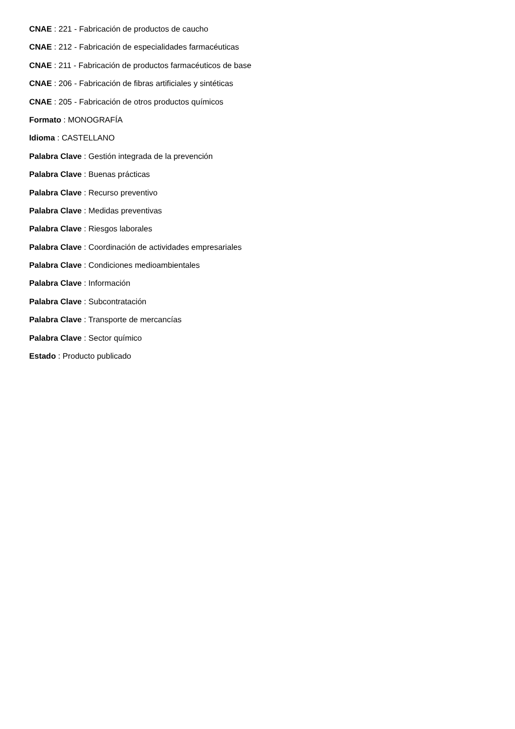CNAE : 221 - Fabricación de productos de caucho
CNAE : 212 - Fabricación de especialidades farmacéuticas
CNAE : 211 - Fabricación de productos farmacéuticos de base
CNAE : 206 - Fabricación de fibras artificiales y sintéticas
CNAE : 205 - Fabricación de otros productos químicos
Formato : MONOGRAFÍA
Idioma : CASTELLANO
Palabra Clave : Gestión integrada de la prevención
Palabra Clave : Buenas prácticas
Palabra Clave : Recurso preventivo
Palabra Clave : Medidas preventivas
Palabra Clave : Riesgos laborales
Palabra Clave : Coordinación de actividades empresariales
Palabra Clave : Condiciones medioambientales
Palabra Clave : Información
Palabra Clave : Subcontratación
Palabra Clave : Transporte de mercancías
Palabra Clave : Sector químico
Estado : Producto publicado